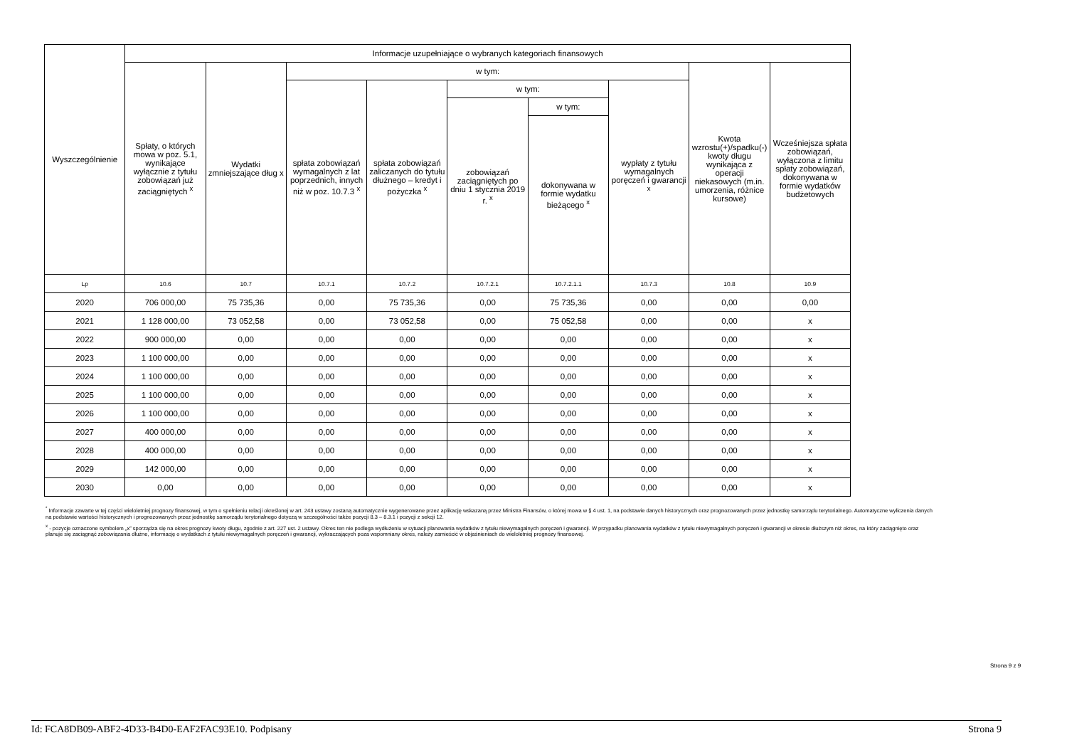| Wyszczególnienie | Informacje uzupełniające o wybranych kategoriach finansowych | | | | | | | | |
| --- | --- | --- | --- | --- | --- | --- | --- | --- | --- |
| | Spłaty, o których mowa w poz. 5.1, wynikające wyłącznie z tytułu zobowiązań już zaciągniętych <sup>x</sup> | Wydatki zmniejszające dług x | w tym: | | | | | Kwota wzrostu(+)/spadku(-) kwoty długu wynikająca z operacji niekasowych (m.in. umorzenia, różnice kursowe) | Wcześniejsza spłata zobowiązań, wyłączona z limitu spłaty zobowiązań, dokonywana w formie wydatków budżetowych |
| | | | spłata zobowiązań wymagalnych z lat poprzednich, innych niż w poz. 10.7.3 <sup>x</sup> | spłata zobowiązań zaliczanych do tytułu dłużnego – kredyt i pożyczka <sup>x</sup> | w tym: | | wypłaty z tytułu wymagalnych poręczeń i gwarancji <sup>x</sup> | | |
| | | | | | zobowiązań zaciągniętych po dniu 1 stycznia 2019 r. <sup>x</sup> | w tym: | | | |
| | | | | | | dokonywana w formie wydatku bieżącego <sup>x</sup> | | | |
| Lp | 10.6 | 10.7 | 10.7.1 | 10.7.2 | 10.7.2.1 | 10.7.2.1.1 | 10.7.3 | 10.8 | 10.9 |
| 2020 | 706 000,00 | 75 735,36 | 0,00 | 75 735,36 | 0,00 | 75 735,36 | 0,00 | 0,00 | 0,00 |
| 2021 | 1 128 000,00 | 73 052,58 | 0,00 | 73 052,58 | 0,00 | 75 052,58 | 0,00 | 0,00 | x |
| 2022 | 900 000,00 | 0,00 | 0,00 | 0,00 | 0,00 | 0,00 | 0,00 | 0,00 | x |
| 2023 | 1 100 000,00 | 0,00 | 0,00 | 0,00 | 0,00 | 0,00 | 0,00 | 0,00 | x |
| 2024 | 1 100 000,00 | 0,00 | 0,00 | 0,00 | 0,00 | 0,00 | 0,00 | 0,00 | x |
| 2025 | 1 100 000,00 | 0,00 | 0,00 | 0,00 | 0,00 | 0,00 | 0,00 | 0,00 | x |
| 2026 | 1 100 000,00 | 0,00 | 0,00 | 0,00 | 0,00 | 0,00 | 0,00 | 0,00 | x |
| 2027 | 400 000,00 | 0,00 | 0,00 | 0,00 | 0,00 | 0,00 | 0,00 | 0,00 | x |
| 2028 | 400 000,00 | 0,00 | 0,00 | 0,00 | 0,00 | 0,00 | 0,00 | 0,00 | x |
| 2029 | 142 000,00 | 0,00 | 0,00 | 0,00 | 0,00 | 0,00 | 0,00 | 0,00 | x |
| 2030 | 0,00 | 0,00 | 0,00 | 0,00 | 0,00 | 0,00 | 0,00 | 0,00 | x |
<sup>*</sup> Informacje zawarte w tej części wieloletniej prognozy finansowej, w tym o spełnieniu relacji określonej w art. 243 ustawy zostaną automatycznie wygenerowane przez aplikację wskazaną przez Ministra Finansów, o której mowa w § 4 ust. 1, na podstawie danych historycznych oraz prognozowanych przez jednostkę samorządu terytorialnego. Automatyczne wyliczenia danych na podstawie wartości historycznych i prognozowanych przez jednostkę samorządu terytorialnego dotyczą w szczególności także pozycji 8.3 – 8.3.1 i pozycji z sekcji 12.
<sup>x</sup> - pozycje oznaczone symbolem „x” sporządza się na okres prognozy kwoty długu, zgodnie z art. 227 ust. 2 ustawy. Okres ten nie podlega wydłużeniu w sytuacji planowania wydatków z tytułu niewymagalnych poręczeń i gwarancji. W przypadku planowania wydatków z tytułu niewymagalnych poręczeń i gwarancji w okresie dłuższym niż okres, na który zaciągnięto oraz planuje się zaciągnąć zobowiązania dłużne, informację o wydatkach z tytułu niewymagalnych poręczeń i gwarancji, wykraczających poza wspomniany okres, należy zamieścić w objaśnieniach do wieloletniej prognozy finansowej.
Strona 9 z 9
Id: FCA8DB09-ABF2-4D33-B4D0-EAF2FAC93E10. Podpisany Strona 9